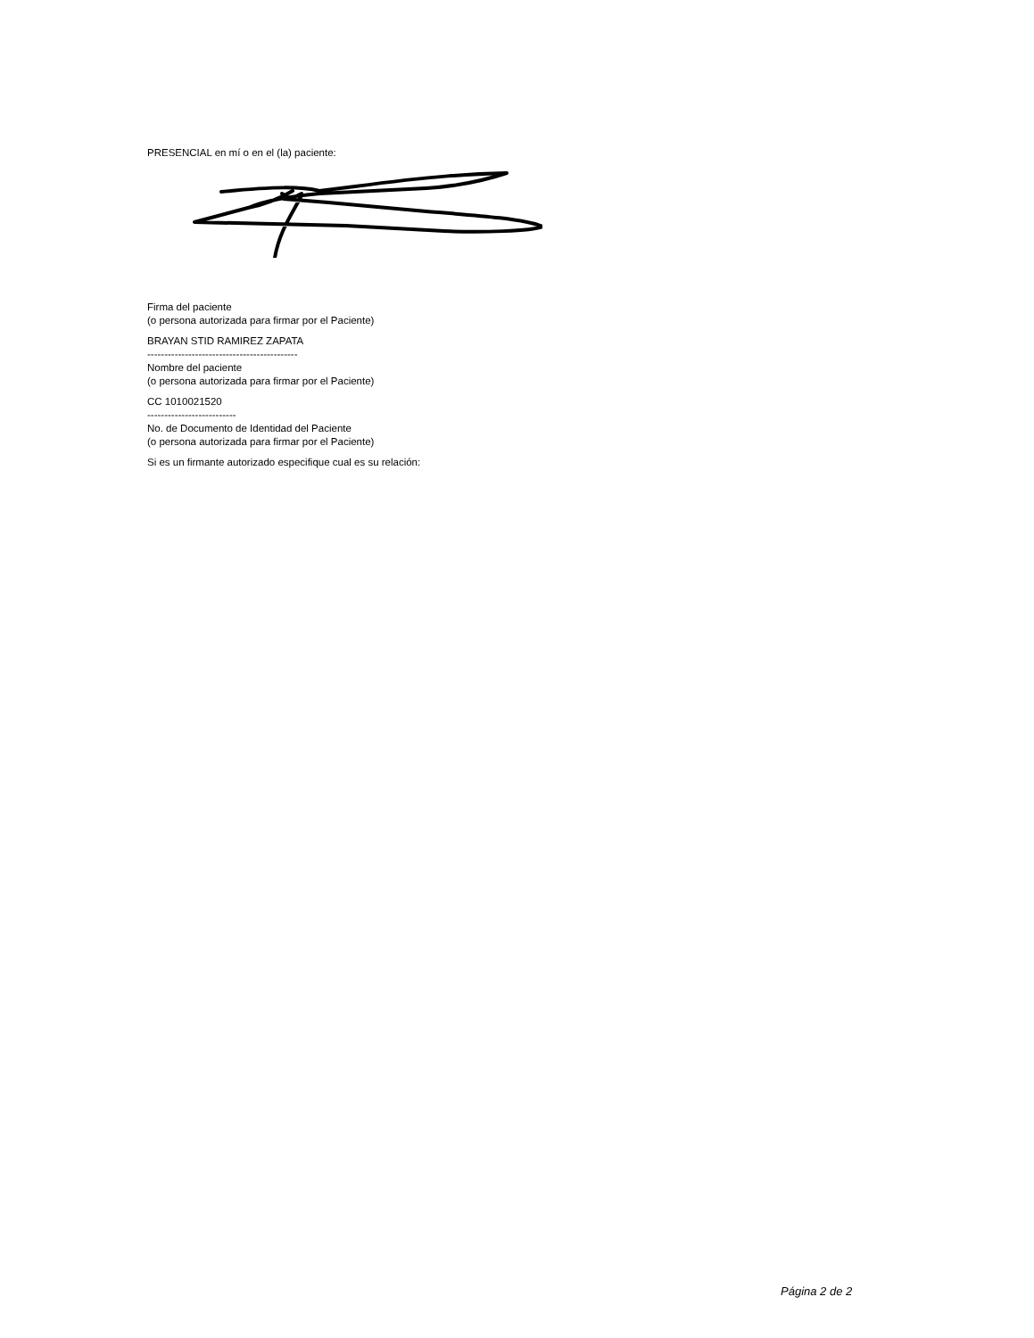PRESENCIAL en mí o en el (la) paciente:
Firma del paciente
(o persona autorizada para firmar por el Paciente)
BRAYAN STID RAMIREZ ZAPATA
--------------------------------------------
Nombre del paciente
(o persona autorizada para firmar por el Paciente)
CC 1010021520
--------------------------
No. de Documento de Identidad del Paciente
(o persona autorizada para firmar por el Paciente)
Si es un firmante autorizado especifique cual es su relación:
Página 2 de 2